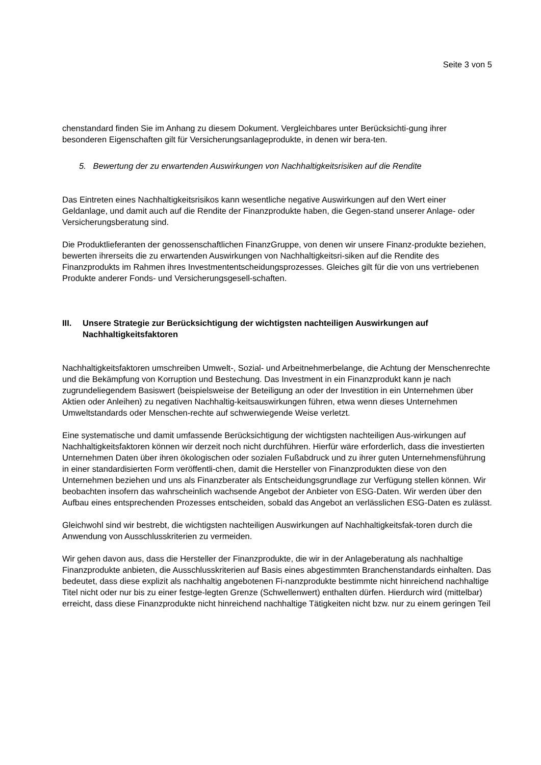Seite 3 von 5
chenstandard finden Sie im Anhang zu diesem Dokument. Vergleichbares unter Berücksichti-gung ihrer besonderen Eigenschaften gilt für Versicherungsanlageprodukte, in denen wir bera-ten.
5. Bewertung der zu erwartenden Auswirkungen von Nachhaltigkeitsrisiken auf die Rendite
Das Eintreten eines Nachhaltigkeitsrisikos kann wesentliche negative Auswirkungen auf den Wert einer Geldanlage, und damit auch auf die Rendite der Finanzprodukte haben, die Gegen-stand unserer Anlage- oder Versicherungsberatung sind.
Die Produktlieferanten der genossenschaftlichen FinanzGruppe, von denen wir unsere Finanz-produkte beziehen, bewerten ihrerseits die zu erwartenden Auswirkungen von Nachhaltigkeitsri-siken auf die Rendite des Finanzprodukts im Rahmen ihres Investmententscheidungsprozesses. Gleiches gilt für die von uns vertriebenen Produkte anderer Fonds- und Versicherungsgesell-schaften.
III. Unsere Strategie zur Berücksichtigung der wichtigsten nachteiligen Auswirkungen auf Nachhaltigkeitsfaktoren
Nachhaltigkeitsfaktoren umschreiben Umwelt-, Sozial- und Arbeitnehmerbelange, die Achtung der Menschenrechte und die Bekämpfung von Korruption und Bestechung. Das Investment in ein Finanzprodukt kann je nach zugrundeliegendem Basiswert (beispielsweise der Beteiligung an oder der Investition in ein Unternehmen über Aktien oder Anleihen) zu negativen Nachhaltig-keitsauswirkungen führen, etwa wenn dieses Unternehmen Umweltstandards oder Menschen-rechte auf schwerwiegende Weise verletzt.
Eine systematische und damit umfassende Berücksichtigung der wichtigsten nachteiligen Aus-wirkungen auf Nachhaltigkeitsfaktoren können wir derzeit noch nicht durchführen. Hierfür wäre erforderlich, dass die investierten Unternehmen Daten über ihren ökologischen oder sozialen Fußabdruck und zu ihrer guten Unternehmensführung in einer standardisierten Form veröffentli-chen, damit die Hersteller von Finanzprodukten diese von den Unternehmen beziehen und uns als Finanzberater als Entscheidungsgrundlage zur Verfügung stellen können. Wir beobachten insofern das wahrscheinlich wachsende Angebot der Anbieter von ESG-Daten. Wir werden über den Aufbau eines entsprechenden Prozesses entscheiden, sobald das Angebot an verlässlichen ESG-Daten es zulässt.
Gleichwohl sind wir bestrebt, die wichtigsten nachteiligen Auswirkungen auf Nachhaltigkeitsfak-toren durch die Anwendung von Ausschlusskriterien zu vermeiden.
Wir gehen davon aus, dass die Hersteller der Finanzprodukte, die wir in der Anlageberatung als nachhaltige Finanzprodukte anbieten, die Ausschlusskriterien auf Basis eines abgestimmten Branchenstandards einhalten. Das bedeutet, dass diese explizit als nachhaltig angebotenen Fi-nanzprodukte bestimmte nicht hinreichend nachhaltige Titel nicht oder nur bis zu einer festge-legten Grenze (Schwellenwert) enthalten dürfen. Hierdurch wird (mittelbar) erreicht, dass diese Finanzprodukte nicht hinreichend nachhaltige Tätigkeiten nicht bzw. nur zu einem geringen Teil